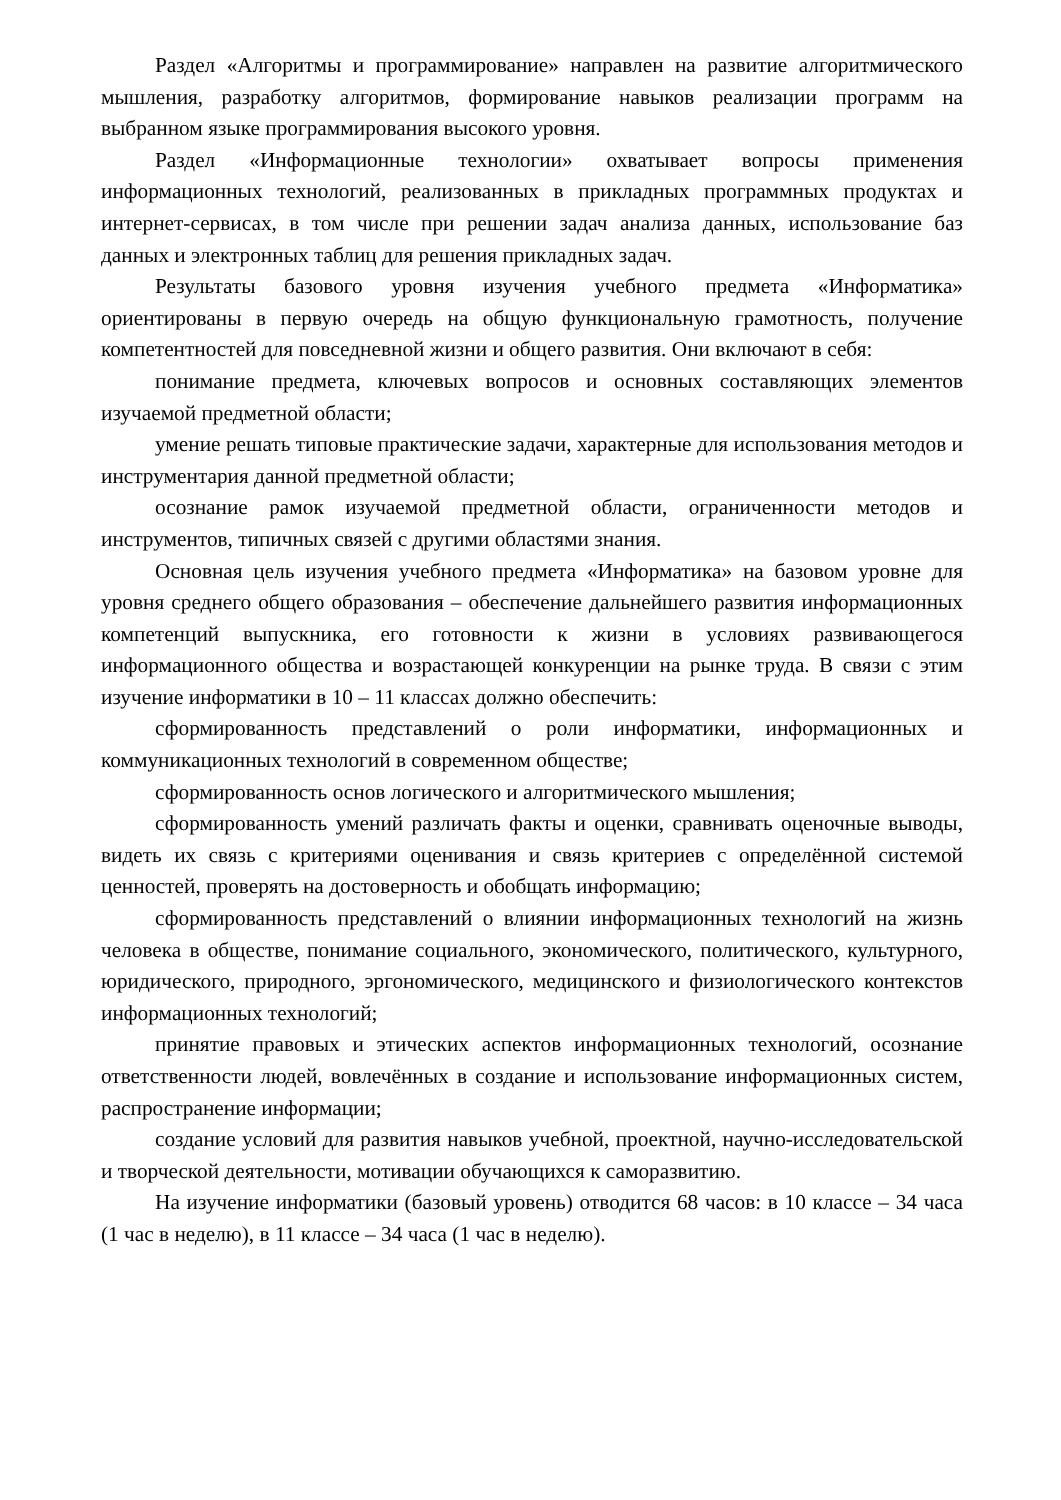Раздел «Алгоритмы и программирование» направлен на развитие алгоритмического мышления, разработку алгоритмов, формирование навыков реализации программ на выбранном языке программирования высокого уровня.
Раздел «Информационные технологии» охватывает вопросы применения информационных технологий, реализованных в прикладных программных продуктах и интернет-сервисах, в том числе при решении задач анализа данных, использование баз данных и электронных таблиц для решения прикладных задач.
Результаты базового уровня изучения учебного предмета «Информатика» ориентированы в первую очередь на общую функциональную грамотность, получение компетентностей для повседневной жизни и общего развития. Они включают в себя:
понимание предмета, ключевых вопросов и основных составляющих элементов изучаемой предметной области;
умение решать типовые практические задачи, характерные для использования методов и инструментария данной предметной области;
осознание рамок изучаемой предметной области, ограниченности методов и инструментов, типичных связей с другими областями знания.
Основная цель изучения учебного предмета «Информатика» на базовом уровне для уровня среднего общего образования – обеспечение дальнейшего развития информационных компетенций выпускника, его готовности к жизни в условиях развивающегося информационного общества и возрастающей конкуренции на рынке труда. В связи с этим изучение информатики в 10 – 11 классах должно обеспечить:
сформированность представлений о роли информатики, информационных и коммуникационных технологий в современном обществе;
сформированность основ логического и алгоритмического мышления;
сформированность умений различать факты и оценки, сравнивать оценочные выводы, видеть их связь с критериями оценивания и связь критериев с определённой системой ценностей, проверять на достоверность и обобщать информацию;
сформированность представлений о влиянии информационных технологий на жизнь человека в обществе, понимание социального, экономического, политического, культурного, юридического, природного, эргономического, медицинского и физиологического контекстов информационных технологий;
принятие правовых и этических аспектов информационных технологий, осознание ответственности людей, вовлечённых в создание и использование информационных систем, распространение информации;
создание условий для развития навыков учебной, проектной, научно-исследовательской и творческой деятельности, мотивации обучающихся к саморазвитию.
На изучение информатики (базовый уровень) отводится 68 часов: в 10 классе – 34 часа (1 час в неделю), в 11 классе – 34 часа (1 час в неделю).